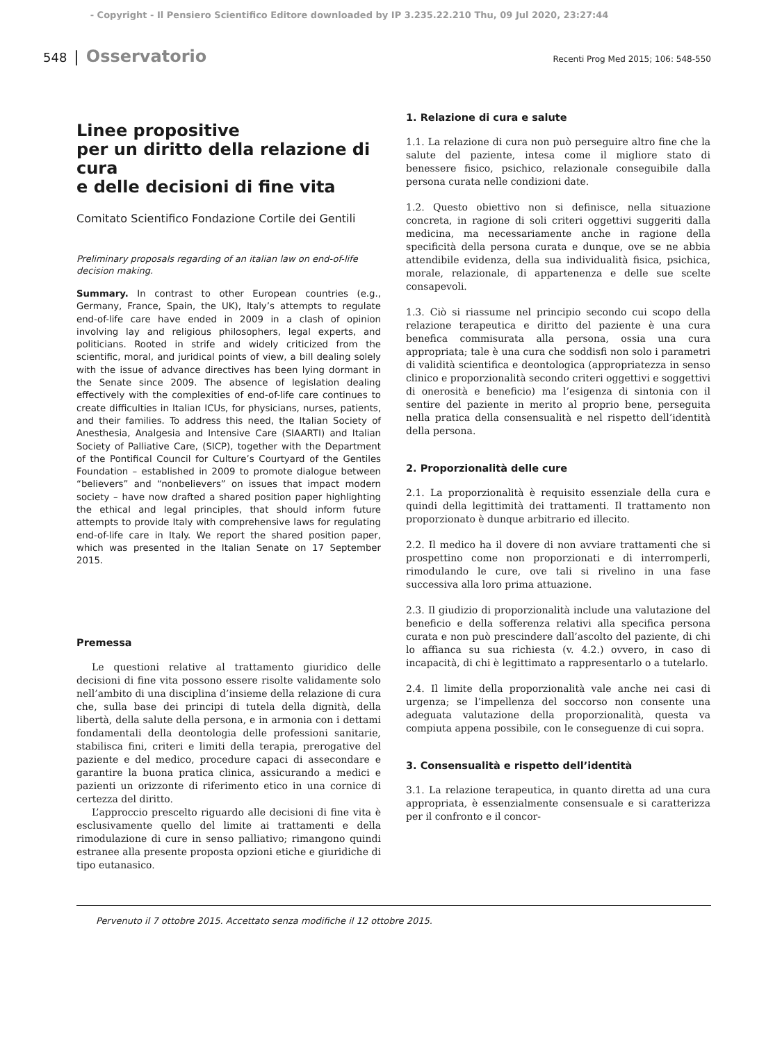- Copyright - Il Pensiero Scientifico Editore downloaded by IP 3.235.22.210 Thu, 09 Jul 2020, 23:27:44
548 | Osservatorio Recenti Prog Med 2015; 106: 548-550
Linee propositive
per un diritto della relazione di cura
e delle decisioni di fine vita
Comitato Scientifico Fondazione Cortile dei Gentili
Preliminary proposals regarding of an italian law on end-of-life decision making.
Summary. In contrast to other European countries (e.g., Germany, France, Spain, the UK), Italy’s attempts to regulate end-of-life care have ended in 2009 in a clash of opinion involving lay and religious philosophers, legal experts, and politicians. Rooted in strife and widely criticized from the scientific, moral, and juridical points of view, a bill dealing solely with the issue of advance directives has been lying dormant in the Senate since 2009. The absence of legislation dealing effectively with the complexities of end-of-life care continues to create difficulties in Italian ICUs, for physicians, nurses, patients, and their families. To address this need, the Italian Society of Anesthesia, Analgesia and Intensive Care (SIAARTI) and Italian Society of Palliative Care, (SICP), together with the Department of the Pontifical Council for Culture’s Courtyard of the Gentiles Foundation – established in 2009 to promote dialogue between “believers” and “nonbelievers” on issues that impact modern society – have now drafted a shared position paper highlighting the ethical and legal principles, that should inform future attempts to provide Italy with comprehensive laws for regulating end-of-life care in Italy. We report the shared position paper, which was presented in the Italian Senate on 17 September 2015.
Premessa
Le questioni relative al trattamento giuridico delle decisioni di fine vita possono essere risolte validamente solo nell’ambito di una disciplina d’insieme della relazione di cura che, sulla base dei principi di tutela della dignità, della libertà, della salute della persona, e in armonia con i dettami fondamentali della deontologia delle professioni sanitarie, stabilisca fini, criteri e limiti della terapia, prerogative del paziente e del medico, procedure capaci di assecondare e garantire la buona pratica clinica, assicurando a medici e pazienti un orizzonte di riferimento etico in una cornice di certezza del diritto.
L’approccio prescelto riguardo alle decisioni di fine vita è esclusivamente quello del limite ai trattamenti e della rimodulazione di cure in senso palliativo; rimangono quindi estranee alla presente proposta opzioni etiche e giuridiche di tipo eutanasico.
1. Relazione di cura e salute
1.1. La relazione di cura non può perseguire altro fine che la salute del paziente, intesa come il migliore stato di benessere fisico, psichico, relazionale conseguibile dalla persona curata nelle condizioni date.
1.2. Questo obiettivo non si definisce, nella situazione concreta, in ragione di soli criteri oggettivi suggeriti dalla medicina, ma necessariamente anche in ragione della specificità della persona curata e dunque, ove se ne abbia attendibile evidenza, della sua individualità fisica, psichica, morale, relazionale, di appartenenza e delle sue scelte consapevoli.
1.3. Ciò si riassume nel principio secondo cui scopo della relazione terapeutica e diritto del paziente è una cura benefica commisurata alla persona, ossia una cura appropriata; tale è una cura che soddisfi non solo i parametri di validità scientifica e deontologica (appropriatezza in senso clinico e proporzionalità secondo criteri oggettivi e soggettivi di onerosità e beneficio) ma l’esigenza di sintonia con il sentire del paziente in merito al proprio bene, perseguita nella pratica della consensualità e nel rispetto dell’identità della persona.
2. Proporzionalità delle cure
2.1. La proporzionalità è requisito essenziale della cura e quindi della legittimità dei trattamenti. Il trattamento non proporzionato è dunque arbitrario ed illecito.
2.2. Il medico ha il dovere di non avviare trattamenti che si prospettino come non proporzionati e di interromperli, rimodulando le cure, ove tali si rivelino in una fase successiva alla loro prima attuazione.
2.3. Il giudizio di proporzionalità include una valutazione del beneficio e della sofferenza relativi alla specifica persona curata e non può prescindere dall’ascolto del paziente, di chi lo affianca su sua richiesta (v. 4.2.) ovvero, in caso di incapacità, di chi è legittimato a rappresentarlo o a tutelarlo.
2.4. Il limite della proporzionalità vale anche nei casi di urgenza; se l’impellenza del soccorso non consente una adeguata valutazione della proporzionalità, questa va compiuta appena possibile, con le conseguenze di cui sopra.
3. Consensualità e rispetto dell’identità
3.1. La relazione terapeutica, in quanto diretta ad una cura appropriata, è essenzialmente consensuale e si caratterizza per il confronto e il concor-
Pervenuto il 7 ottobre 2015. Accettato senza modifiche il 12 ottobre 2015.